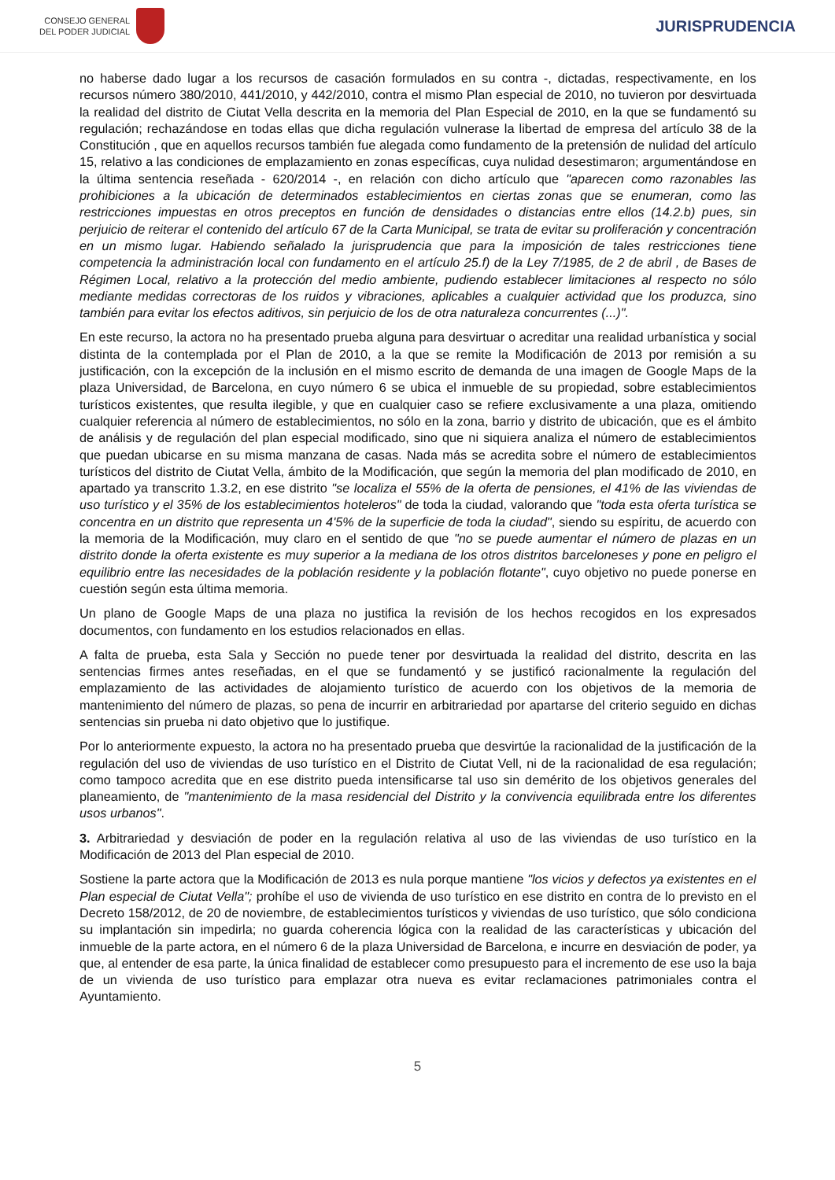CONSEJO GENERAL
DEL PODER JUDICIAL
JURISPRUDENCIA
no haberse dado lugar a los recursos de casación formulados en su contra -, dictadas, respectivamente, en los recursos número 380/2010, 441/2010, y 442/2010, contra el mismo Plan especial de 2010, no tuvieron por desvirtuada la realidad del distrito de Ciutat Vella descrita en la memoria del Plan Especial de 2010, en la que se fundamentó su regulación; rechazándose en todas ellas que dicha regulación vulnerase la libertad de empresa del artículo 38 de la Constitución , que en aquellos recursos también fue alegada como fundamento de la pretensión de nulidad del artículo 15, relativo a las condiciones de emplazamiento en zonas específicas, cuya nulidad desestimaron; argumentándose en la última sentencia reseñada - 620/2014 -, en relación con dicho artículo que "aparecen como razonables las prohibiciones a la ubicación de determinados establecimientos en ciertas zonas que se enumeran, como las restricciones impuestas en otros preceptos en función de densidades o distancias entre ellos (14.2.b) pues, sin perjuicio de reiterar el contenido del artículo 67 de la Carta Municipal, se trata de evitar su proliferación y concentración en un mismo lugar. Habiendo señalado la jurisprudencia que para la imposición de tales restricciones tiene competencia la administración local con fundamento en el artículo 25.f) de la Ley 7/1985, de 2 de abril , de Bases de Régimen Local, relativo a la protección del medio ambiente, pudiendo establecer limitaciones al respecto no sólo mediante medidas correctoras de los ruidos y vibraciones, aplicables a cualquier actividad que los produzca, sino también para evitar los efectos aditivos, sin perjuicio de los de otra naturaleza concurrentes (...)".
En este recurso, la actora no ha presentado prueba alguna para desvirtuar o acreditar una realidad urbanística y social distinta de la contemplada por el Plan de 2010, a la que se remite la Modificación de 2013 por remisión a su justificación, con la excepción de la inclusión en el mismo escrito de demanda de una imagen de Google Maps de la plaza Universidad, de Barcelona, en cuyo número 6 se ubica el inmueble de su propiedad, sobre establecimientos turísticos existentes, que resulta ilegible, y que en cualquier caso se refiere exclusivamente a una plaza, omitiendo cualquier referencia al número de establecimientos, no sólo en la zona, barrio y distrito de ubicación, que es el ámbito de análisis y de regulación del plan especial modificado, sino que ni siquiera analiza el número de establecimientos que puedan ubicarse en su misma manzana de casas. Nada más se acredita sobre el número de establecimientos turísticos del distrito de Ciutat Vella, ámbito de la Modificación, que según la memoria del plan modificado de 2010, en apartado ya transcrito 1.3.2, en ese distrito "se localiza el 55% de la oferta de pensiones, el 41% de las viviendas de uso turístico y el 35% de los establecimientos hoteleros" de toda la ciudad, valorando que "toda esta oferta turística se concentra en un distrito que representa un 4'5% de la superficie de toda la ciudad", siendo su espíritu, de acuerdo con la memoria de la Modificación, muy claro en el sentido de que "no se puede aumentar el número de plazas en un distrito donde la oferta existente es muy superior a la mediana de los otros distritos barceloneses y pone en peligro el equilibrio entre las necesidades de la población residente y la población flotante", cuyo objetivo no puede ponerse en cuestión según esta última memoria.
Un plano de Google Maps de una plaza no justifica la revisión de los hechos recogidos en los expresados documentos, con fundamento en los estudios relacionados en ellas.
A falta de prueba, esta Sala y Sección no puede tener por desvirtuada la realidad del distrito, descrita en las sentencias firmes antes reseñadas, en el que se fundamentó y se justificó racionalmente la regulación del emplazamiento de las actividades de alojamiento turístico de acuerdo con los objetivos de la memoria de mantenimiento del número de plazas, so pena de incurrir en arbitrariedad por apartarse del criterio seguido en dichas sentencias sin prueba ni dato objetivo que lo justifique.
Por lo anteriormente expuesto, la actora no ha presentado prueba que desvirtúe la racionalidad de la justificación de la regulación del uso de viviendas de uso turístico en el Distrito de Ciutat Vell, ni de la racionalidad de esa regulación; como tampoco acredita que en ese distrito pueda intensificarse tal uso sin demérito de los objetivos generales del planeamiento, de "mantenimiento de la masa residencial del Distrito y la convivencia equilibrada entre los diferentes usos urbanos".
3. Arbitrariedad y desviación de poder en la regulación relativa al uso de las viviendas de uso turístico en la Modificación de 2013 del Plan especial de 2010.
Sostiene la parte actora que la Modificación de 2013 es nula porque mantiene "los vicios y defectos ya existentes en el Plan especial de Ciutat Vella"; prohíbe el uso de vivienda de uso turístico en ese distrito en contra de lo previsto en el Decreto 158/2012, de 20 de noviembre, de establecimientos turísticos y viviendas de uso turístico, que sólo condiciona su implantación sin impedirla; no guarda coherencia lógica con la realidad de las características y ubicación del inmueble de la parte actora, en el número 6 de la plaza Universidad de Barcelona, e incurre en desviación de poder, ya que, al entender de esa parte, la única finalidad de establecer como presupuesto para el incremento de ese uso la baja de un vivienda de uso turístico para emplazar otra nueva es evitar reclamaciones patrimoniales contra el Ayuntamiento.
5